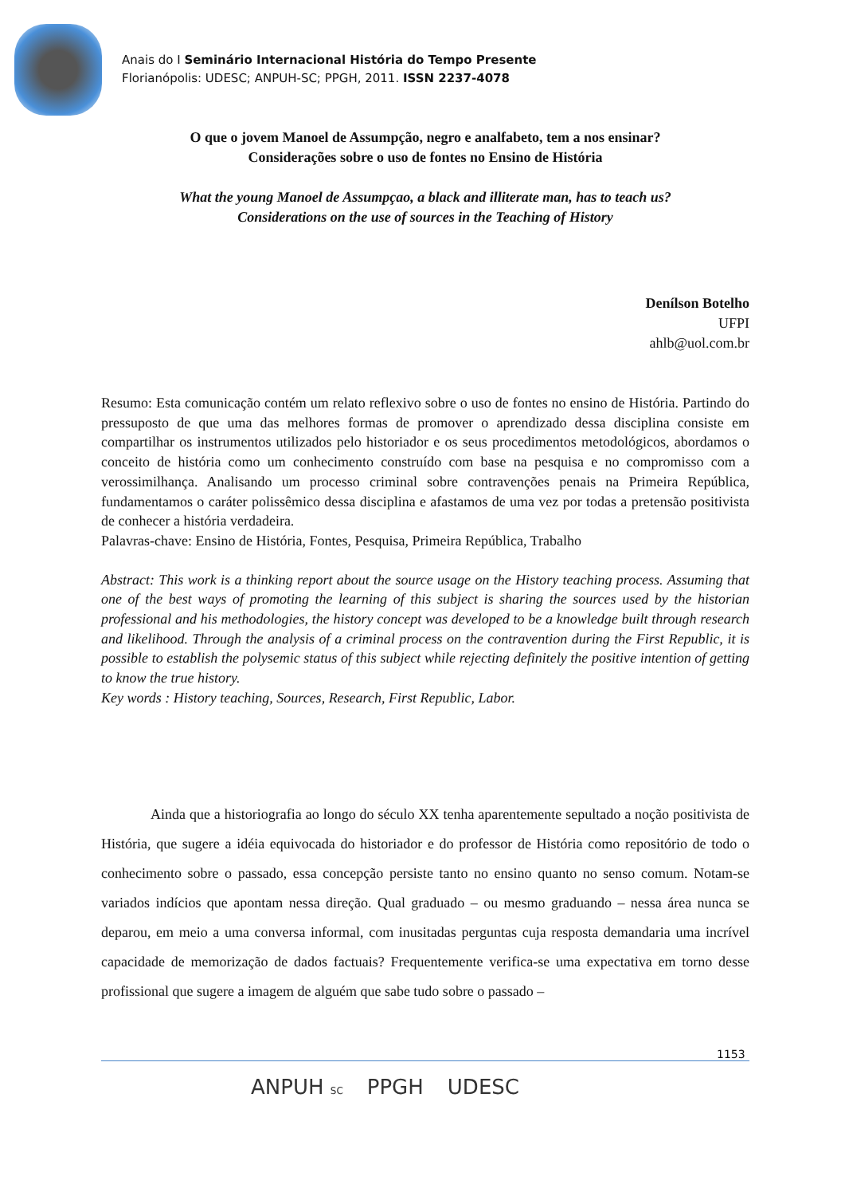Anais do I Seminário Internacional História do Tempo Presente
Florianópolis: UDESC; ANPUH-SC; PPGH, 2011. ISSN 2237-4078
O que o jovem Manoel de Assumpção, negro e analfabeto, tem a nos ensinar?
Considerações sobre o uso de fontes no Ensino de História
What the young Manoel de Assumpçao, a black and illiterate man, has to teach us?
Considerations on the use of sources in the Teaching of History
Denílson Botelho
UFPI
ahlb@uol.com.br
Resumo: Esta comunicação contém um relato reflexivo sobre o uso de fontes no ensino de História. Partindo do pressuposto de que uma das melhores formas de promover o aprendizado dessa disciplina consiste em compartilhar os instrumentos utilizados pelo historiador e os seus procedimentos metodológicos, abordamos o conceito de história como um conhecimento construído com base na pesquisa e no compromisso com a verossimilhança. Analisando um processo criminal sobre contravenções penais na Primeira República, fundamentamos o caráter polissêmico dessa disciplina e afastamos de uma vez por todas a pretensão positivista de conhecer a história verdadeira.
Palavras-chave: Ensino de História, Fontes, Pesquisa, Primeira República, Trabalho
Abstract: This work is a thinking report about the source usage on the History teaching process. Assuming that one of the best ways of promoting the learning of this subject is sharing the sources used by the historian professional and his methodologies, the history concept was developed to be a knowledge built through research and likelihood. Through the analysis of a criminal process on the contravention during the First Republic, it is possible to establish the polysemic status of this subject while rejecting definitely the positive intention of getting to know the true history.
Key words : History teaching, Sources, Research, First Republic, Labor.
Ainda que a historiografia ao longo do século XX tenha aparentemente sepultado a noção positivista de História, que sugere a idéia equivocada do historiador e do professor de História como repositório de todo o conhecimento sobre o passado, essa concepção persiste tanto no ensino quanto no senso comum. Notam-se variados indícios que apontam nessa direção. Qual graduado – ou mesmo graduando – nessa área nunca se deparou, em meio a uma conversa informal, com inusitadas perguntas cuja resposta demandaria uma incrível capacidade de memorização de dados factuais? Frequentemente verifica-se uma expectativa em torno desse profissional que sugere a imagem de alguém que sabe tudo sobre o passado –
1153
ANPUH SC PPGH UDESC